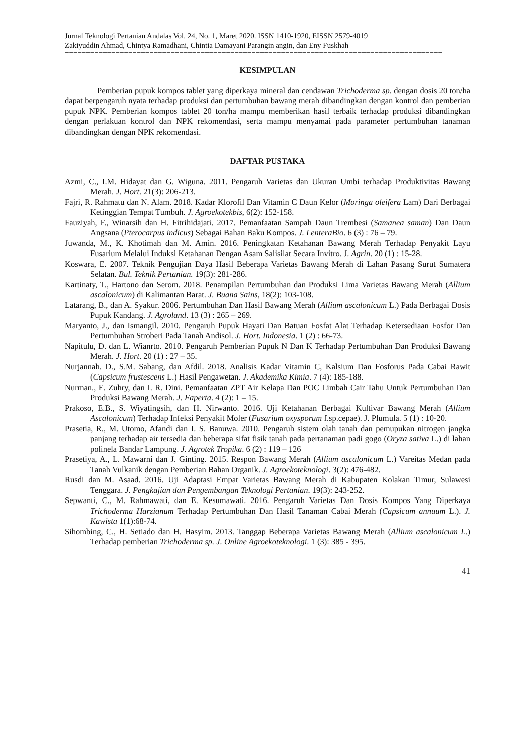Jurnal Teknologi Pertanian Andalas Vol. 24, No. 1, Maret 2020. ISSN 1410-1920, EISSN 2579-4019
Zakiyuddin Ahmad, Chintya Ramadhani, Chintia Damayani Parangin angin, dan Eny Fuskhah
=========================================================================================
KESIMPULAN
Pemberian pupuk kompos tablet yang diperkaya mineral dan cendawan Trichoderma sp. dengan dosis 20 ton/ha dapat berpengaruh nyata terhadap produksi dan pertumbuhan bawang merah dibandingkan dengan kontrol dan pemberian pupuk NPK. Pemberian kompos tablet 20 ton/ha mampu memberikan hasil terbaik terhadap produksi dibandingkan dengan perlakuan kontrol dan NPK rekomendasi, serta mampu menyamai pada parameter pertumbuhan tanaman dibandingkan dengan NPK rekomendasi.
DAFTAR PUSTAKA
Azmi, C., I.M. Hidayat dan G. Wiguna. 2011. Pengaruh Varietas dan Ukuran Umbi terhadap Produktivitas Bawang Merah. J. Hort. 21(3): 206-213.
Fajri, R. Rahmatu dan N. Alam. 2018. Kadar Klorofil Dan Vitamin C Daun Kelor (Moringa oleifera Lam) Dari Berbagai Ketinggian Tempat Tumbuh. J. Agroekotekbis, 6(2): 152-158.
Fauziyah, F., Winarsih dan H. Fitrihidajati. 2017. Pemanfaatan Sampah Daun Trembesi (Samanea saman) Dan Daun Angsana (Pterocarpus indicus) Sebagai Bahan Baku Kompos. J. LenteraBio. 6 (3) : 76 – 79.
Juwanda, M., K. Khotimah dan M. Amin. 2016. Peningkatan Ketahanan Bawang Merah Terhadap Penyakit Layu Fusarium Melalui Induksi Ketahanan Dengan Asam Salisilat Secara Invitro. J. Agrin. 20 (1) : 15-28.
Koswara, E. 2007. Teknik Pengujian Daya Hasil Beberapa Varietas Bawang Merah di Lahan Pasang Surut Sumatera Selatan. Bul. Teknik Pertanian. 19(3): 281-286.
Kartinaty, T., Hartono dan Serom. 2018. Penampilan Pertumbuhan dan Produksi Lima Varietas Bawang Merah (Allium ascalonicum) di Kalimantan Barat. J. Buana Sains, 18(2): 103-108.
Latarang, B., dan A. Syakur. 2006. Pertumbuhan Dan Hasil Bawang Merah (Allium ascalonicum L.) Pada Berbagai Dosis Pupuk Kandang. J. Agroland. 13 (3) : 265 – 269.
Maryanto, J., dan Ismangil. 2010. Pengaruh Pupuk Hayati Dan Batuan Fosfat Alat Terhadap Ketersediaan Fosfor Dan Pertumbuhan Stroberi Pada Tanah Andisol. J. Hort. Indonesia. 1 (2) : 66-73.
Napitulu, D. dan L. Wianrto. 2010. Pengaruh Pemberian Pupuk N Dan K Terhadap Pertumbuhan Dan Produksi Bawang Merah. J. Hort. 20 (1) : 27 – 35.
Nurjannah. D., S.M. Sabang, dan Afdil. 2018. Analisis Kadar Vitamin C, Kalsium Dan Fosforus Pada Cabai Rawit (Capsicum frustescens L.) Hasil Pengawetan. J. Akademika Kimia. 7 (4): 185-188.
Nurman., E. Zuhry, dan I. R. Dini. Pemanfaatan ZPT Air Kelapa Dan POC Limbah Cair Tahu Untuk Pertumbuhan Dan Produksi Bawang Merah. J. Faperta. 4 (2): 1 – 15.
Prakoso, E.B., S. Wiyatingsih, dan H. Nirwanto. 2016. Uji Ketahanan Berbagai Kultivar Bawang Merah (Allium Ascalonicum) Terhadap Infeksi Penyakit Moler (Fusarium oxysporum f.sp.cepae). J. Plumula. 5 (1) : 10-20.
Prasetia, R., M. Utomo, Afandi dan I. S. Banuwa. 2010. Pengaruh sistem olah tanah dan pemupukan nitrogen jangka panjang terhadap air tersedia dan beberapa sifat fisik tanah pada pertanaman padi gogo (Oryza sativa L.) di lahan polinela Bandar Lampung. J. Agrotek Tropika. 6 (2) : 119 – 126
Prasetiya, A., L. Mawarni dan J. Ginting. 2015. Respon Bawang Merah (Allium ascalonicum L.) Vareitas Medan pada Tanah Vulkanik dengan Pemberian Bahan Organik. J. Agroekoteknologi. 3(2): 476-482.
Rusdi dan M. Asaad. 2016. Uji Adaptasi Empat Varietas Bawang Merah di Kabupaten Kolakan Timur, Sulawesi Tenggara. J. Pengkajian dan Pengembangan Teknologi Pertanian. 19(3): 243-252.
Sepwanti, C., M. Rahmawati, dan E. Kesumawati. 2016. Pengaruh Varietas Dan Dosis Kompos Yang Diperkaya Trichoderma Harzianum Terhadap Pertumbuhan Dan Hasil Tanaman Cabai Merah (Capsicum annuum L.). J. Kawista 1(1):68-74.
Sihombing, C., H. Setiado dan H. Hasyim. 2013. Tanggap Beberapa Varietas Bawang Merah (Allium ascalonicum L.) Terhadap pemberian Trichoderma sp. J. Online Agroekoteknologi. 1 (3): 385 - 395.
41